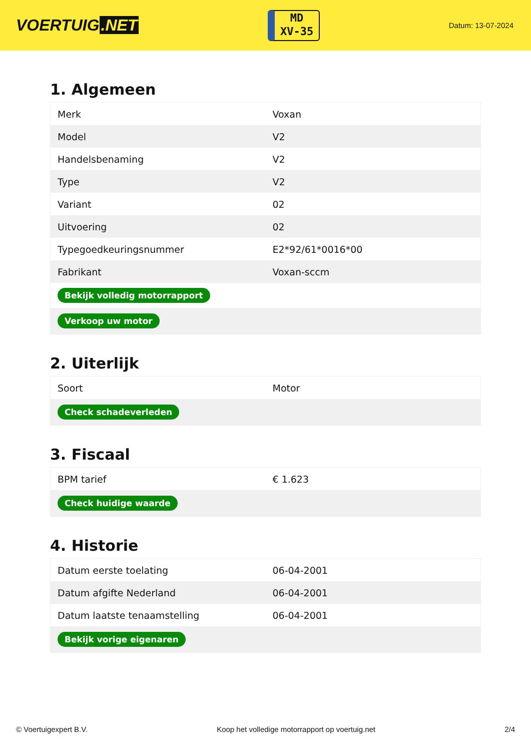VOERTUIG.NET
MD
XV-35
Datum: 13-07-2024
1. Algemeen
| Merk | Voxan |
| Model | V2 |
| Handelsbenaming | V2 |
| Type | V2 |
| Variant | 02 |
| Uitvoering | 02 |
| Typegoedkeuringsnummer | E2*92/61*0016*00 |
| Fabrikant | Voxan-sccm |
| Bekijk volledig motorrapport | |
| Verkoop uw motor | |
2. Uiterlijk
| Soort | Motor |
| Check schadeverleden | |
3. Fiscaal
| BPM tarief | € 1.623 |
| Check huidige waarde | |
4. Historie
| Datum eerste toelating | 06-04-2001 |
| Datum afgifte Nederland | 06-04-2001 |
| Datum laatste tenaamstelling | 06-04-2001 |
| Bekijk vorige eigenaren | |
© Voertuigexpert B.V. Koop het volledige motorrapport op voertuig.net 2/4